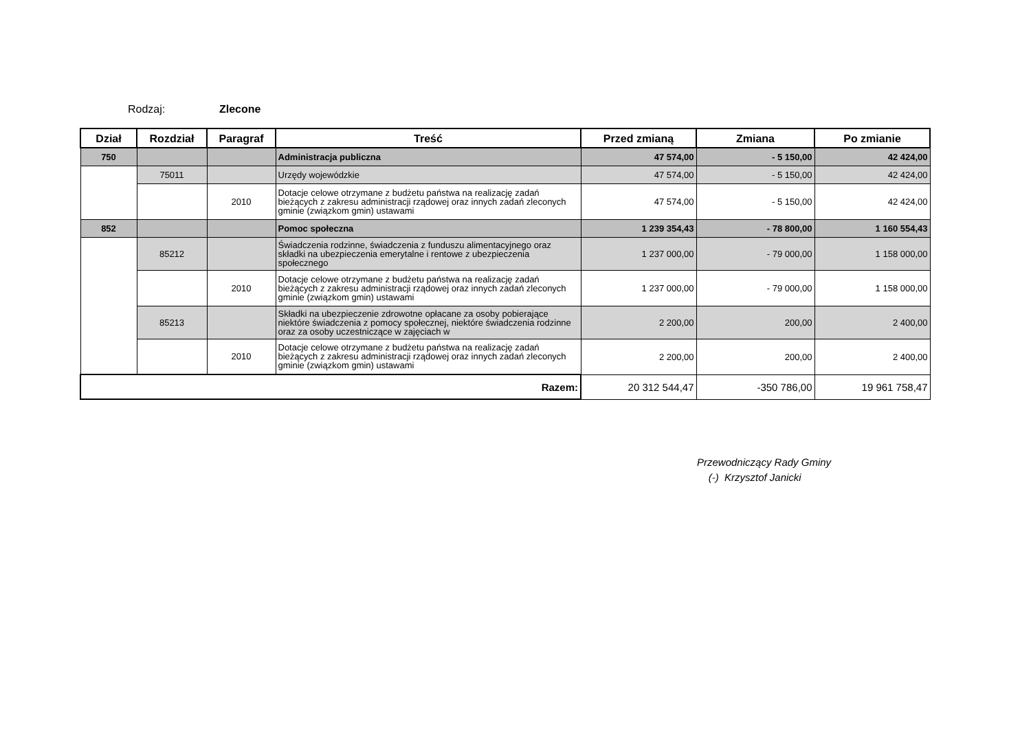Rodzaj: Zlecone
| Dział | Rozdział | Paragraf | Treść | Przed zmianą | Zmiana | Po zmianie |
| --- | --- | --- | --- | --- | --- | --- |
| 750 | | | Administracja publiczna | 47 574,00 | - 5 150,00 | 42 424,00 |
| | 75011 | | Urzędy wojewódzkie | 47 574,00 | - 5 150,00 | 42 424,00 |
| | | 2010 | Dotacje celowe otrzymane z budżetu państwa na realizację zadań bieżących z zakresu administracji rządowej oraz innych zadań zleconych gminie (związkom gmin) ustawami | 47 574,00 | - 5 150,00 | 42 424,00 |
| 852 | | | Pomoc społeczna | 1 239 354,43 | - 78 800,00 | 1 160 554,43 |
| | 85212 | | Świadczenia rodzinne, świadczenia z funduszu alimentacyjnego oraz składki na ubezpieczenia emerytalne i rentowe z ubezpieczenia społecznego | 1 237 000,00 | - 79 000,00 | 1 158 000,00 |
| | | 2010 | Dotacje celowe otrzymane z budżetu państwa na realizację zadań bieżących z zakresu administracji rządowej oraz innych zadań zleconych gminie (związkom gmin) ustawami | 1 237 000,00 | - 79 000,00 | 1 158 000,00 |
| | 85213 | | Składki na ubezpieczenie zdrowotne opłacane za osoby pobierające niektóre świadczenia z pomocy społecznej, niektóre świadczenia rodzinne oraz za osoby uczestniczące w zajęciach w | 2 200,00 | 200,00 | 2 400,00 |
| | | 2010 | Dotacje celowe otrzymane z budżetu państwa na realizację zadań bieżących z zakresu administracji rządowej oraz innych zadań zleconych gminie (związkom gmin) ustawami | 2 200,00 | 200,00 | 2 400,00 |
| Razem: | | | | 20 312 544,47 | -350 786,00 | 19 961 758,47 |
Przewodniczący Rady Gminy
(-) Krzysztof Janicki